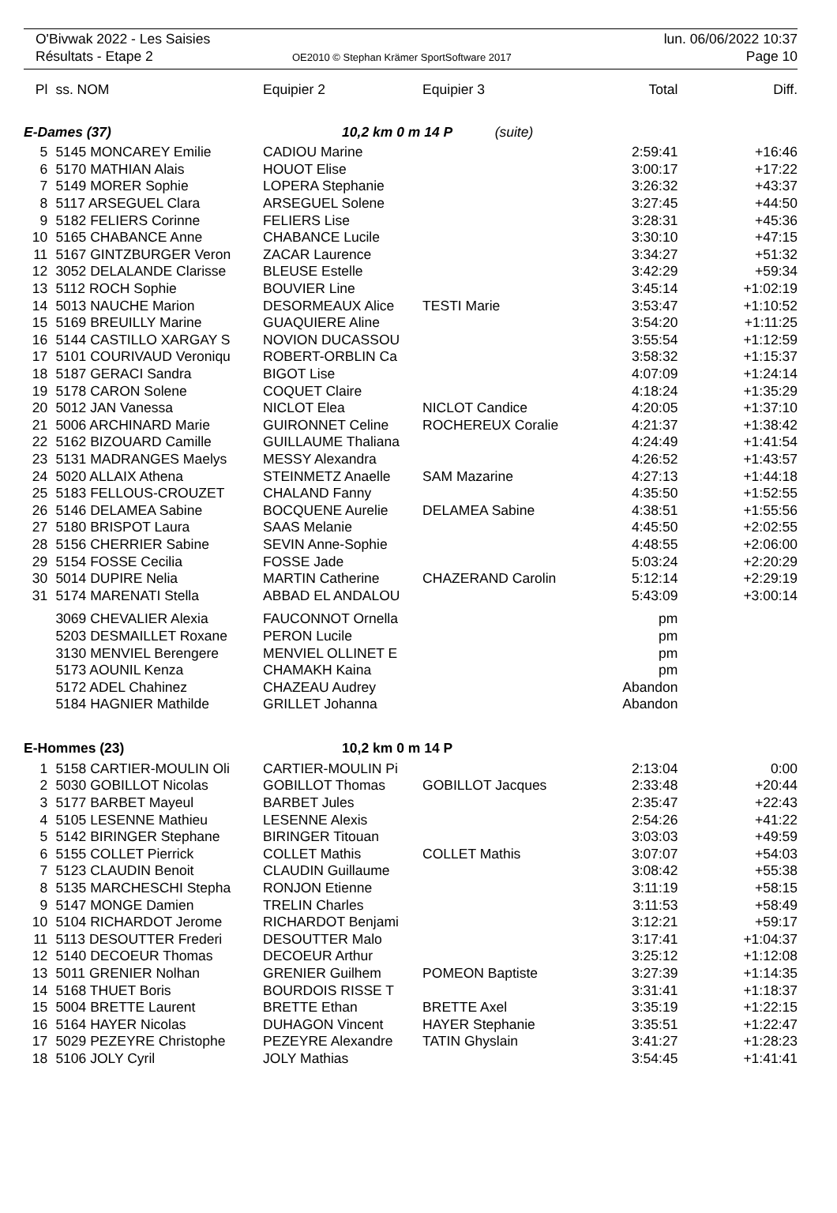O'Bivwak 2022 - Les Saisies
Résultats - Etape 2
OE2010 © Stephan Krämer SportSoftware 2017
lun. 06/06/2022 10:37
Page 10
| Pl | | ss. NOM | Equipier 2 | Equipier 3 | Total | Diff. |
| --- | --- | --- | --- | --- | --- | --- |
| E-Dames (37) | | | 10,2 km 0 m 14 P (suite) | | | |
| 5 | | 5145 MONCAREY Emilie | CADIOU Marine | | 2:59:41 | +16:46 |
| 6 | | 5170 MATHIAN Alais | HOUOT Elise | | 3:00:17 | +17:22 |
| 7 | | 5149 MORER Sophie | LOPERA Stephanie | | 3:26:32 | +43:37 |
| 8 | | 5117 ARSEGUEL Clara | ARSEGUEL Solene | | 3:27:45 | +44:50 |
| 9 | | 5182 FELIERS Corinne | FELIERS Lise | | 3:28:31 | +45:36 |
| 10 | | 5165 CHABANCE Anne | CHABANCE Lucile | | 3:30:10 | +47:15 |
| 11 | | 5167 GINTZBURGER Veron | ZACAR Laurence | | 3:34:27 | +51:32 |
| 12 | | 3052 DELALANDE Clarisse | BLEUSE Estelle | | 3:42:29 | +59:34 |
| 13 | | 5112 ROCH Sophie | BOUVIER Line | | 3:45:14 | +1:02:19 |
| 14 | | 5013 NAUCHE Marion | DESORMEAUX Alice | TESTI Marie | 3:53:47 | +1:10:52 |
| 15 | | 5169 BREUILLY Marine | GUAQUIERE Aline | | 3:54:20 | +1:11:25 |
| 16 | | 5144 CASTILLO XARGAY S | NOVION DUCASSOU | | 3:55:54 | +1:12:59 |
| 17 | | 5101 COURIVAUD Veroniqu | ROBERT-ORBLIN Ca | | 3:58:32 | +1:15:37 |
| 18 | | 5187 GERACI Sandra | BIGOT Lise | | 4:07:09 | +1:24:14 |
| 19 | | 5178 CARON Solene | COQUET Claire | | 4:18:24 | +1:35:29 |
| 20 | | 5012 JAN Vanessa | NICLOT Elea | NICLOT Candice | 4:20:05 | +1:37:10 |
| 21 | | 5006 ARCHINARD Marie | GUIRONNET Celine | ROCHEREUX Coralie | 4:21:37 | +1:38:42 |
| 22 | | 5162 BIZOUARD Camille | GUILLAUME Thaliana | | 4:24:49 | +1:41:54 |
| 23 | | 5131 MADRANGES Maelys | MESSY Alexandra | | 4:26:52 | +1:43:57 |
| 24 | | 5020 ALLAIX Athena | STEINMETZ Anaelle | SAM Mazarine | 4:27:13 | +1:44:18 |
| 25 | | 5183 FELLOUS-CROUZET | CHALAND Fanny | | 4:35:50 | +1:52:55 |
| 26 | | 5146 DELAMEA Sabine | BOCQUENE Aurelie | DELAMEA Sabine | 4:38:51 | +1:55:56 |
| 27 | | 5180 BRISPOT Laura | SAAS Melanie | | 4:45:50 | +2:02:55 |
| 28 | | 5156 CHERRIER Sabine | SEVIN Anne-Sophie | | 4:48:55 | +2:06:00 |
| 29 | | 5154 FOSSE Cecilia | FOSSE Jade | | 5:03:24 | +2:20:29 |
| 30 | | 5014 DUPIRE Nelia | MARTIN Catherine | CHAZERAND Carolin | 5:12:14 | +2:29:19 |
| 31 | | 5174 MARENATI Stella | ABBAD EL ANDALOU | | 5:43:09 | +3:00:14 |
| | | 3069 CHEVALIER Alexia | FAUCONNOT Ornella | | pm | |
| | | 5203 DESMAILLET Roxane | PERON Lucile | | pm | |
| | | 3130 MENVIEL Berengere | MENVIEL OLLINET E | | pm | |
| | | 5173 AOUNIL Kenza | CHAMAKH Kaina | | pm | |
| | | 5172 ADEL Chahinez | CHAZEAU Audrey | | Abandon | |
| | | 5184 HAGNIER Mathilde | GRILLET Johanna | | Abandon | |
| E-Hommes (23) | | | 10,2 km 0 m 14 P | | | |
| 1 | | 5158 CARTIER-MOULIN Oli | CARTIER-MOULIN Pi | | 2:13:04 | 0:00 |
| 2 | | 5030 GOBILLOT Nicolas | GOBILLOT Thomas | GOBILLOT Jacques | 2:33:48 | +20:44 |
| 3 | | 5177 BARBET Mayeul | BARBET Jules | | 2:35:47 | +22:43 |
| 4 | | 5105 LESENNE Mathieu | LESENNE Alexis | | 2:54:26 | +41:22 |
| 5 | | 5142 BIRINGER Stephane | BIRINGER Titouan | | 3:03:03 | +49:59 |
| 6 | | 5155 COLLET Pierrick | COLLET Mathis | COLLET Mathis | 3:07:07 | +54:03 |
| 7 | | 5123 CLAUDIN Benoit | CLAUDIN Guillaume | | 3:08:42 | +55:38 |
| 8 | | 5135 MARCHESCHI Stepha | RONJON Etienne | | 3:11:19 | +58:15 |
| 9 | | 5147 MONGE Damien | TRELIN Charles | | 3:11:53 | +58:49 |
| 10 | | 5104 RICHARDOT Jerome | RICHARDOT Benjami | | 3:12:21 | +59:17 |
| 11 | | 5113 DESOUTTER Frederi | DESOUTTER Malo | | 3:17:41 | +1:04:37 |
| 12 | | 5140 DECOEUR Thomas | DECOEUR Arthur | | 3:25:12 | +1:12:08 |
| 13 | | 5011 GRENIER Nolhan | GRENIER Guilhem | POMEON Baptiste | 3:27:39 | +1:14:35 |
| 14 | | 5168 THUET Boris | BOURDOIS RISSE T | | 3:31:41 | +1:18:37 |
| 15 | | 5004 BRETTE Laurent | BRETTE Ethan | BRETTE Axel | 3:35:19 | +1:22:15 |
| 16 | | 5164 HAYER Nicolas | DUHAGON Vincent | HAYER Stephanie | 3:35:51 | +1:22:47 |
| 17 | | 5029 PEZEYRE Christophe | PEZEYRE Alexandre | TATIN Ghyslain | 3:41:27 | +1:28:23 |
| 18 | | 5106 JOLY Cyril | JOLY Mathias | | 3:54:45 | +1:41:41 |